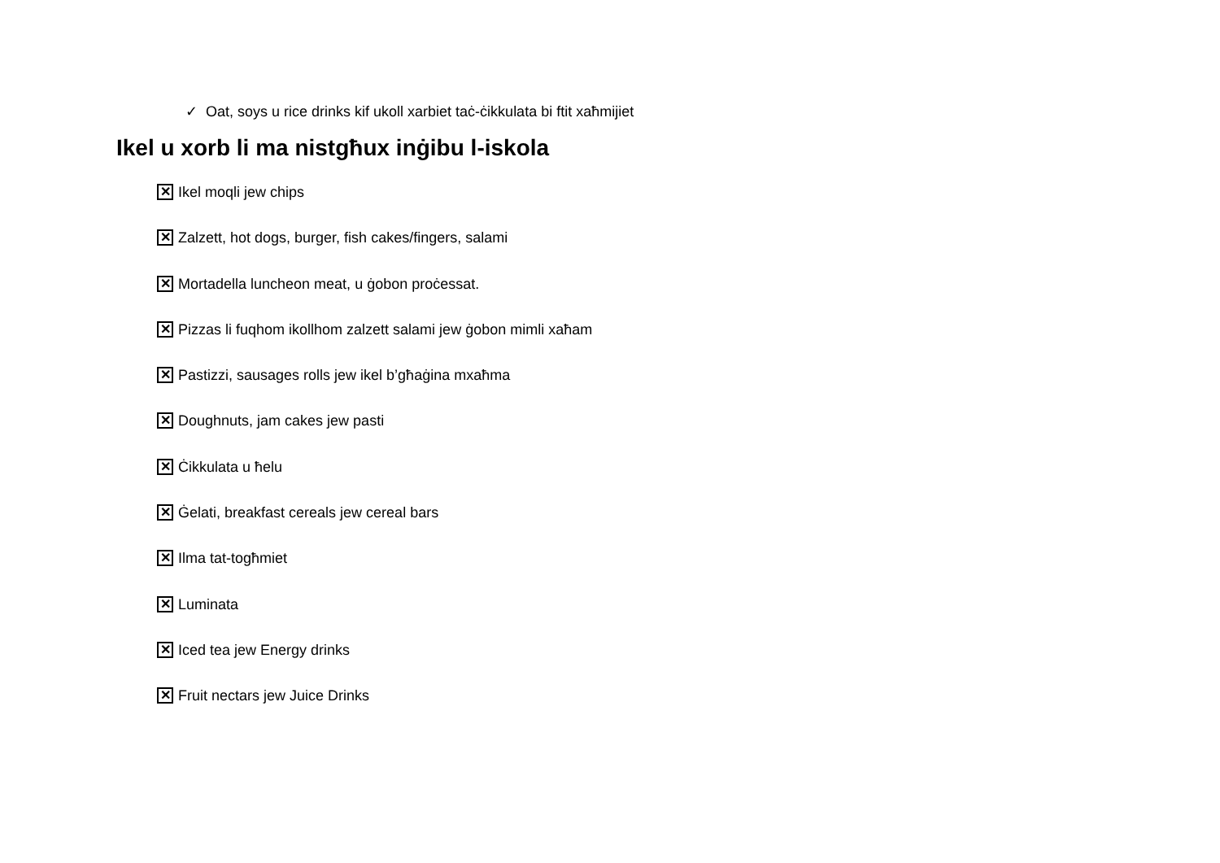✓ Oat, soys u rice drinks kif ukoll xarbiet taċ-ċikkulata bi ftit xaħmijiet
Ikel u xorb li ma nistgħux inġibu l-iskola
✕ Ikel moqli jew chips
✕ Zalzett, hot dogs, burger, fish cakes/fingers, salami
✕ Mortadella luncheon meat, u ġobon proċessat.
✕ Pizzas li fuqhom ikollhom zalzett salami jew ġobon mimli xaħam
✕ Pastizzi, sausages rolls jew ikel b’għaġina mxaħma
✕ Doughnuts, jam cakes jew pasti
✕ Ċikkulata u ħelu
✕ Ġelati, breakfast cereals jew cereal bars
✕ Ilma tat-togħmiet
✕ Luminata
✕ Iced tea jew Energy drinks
✕ Fruit nectars jew Juice Drinks